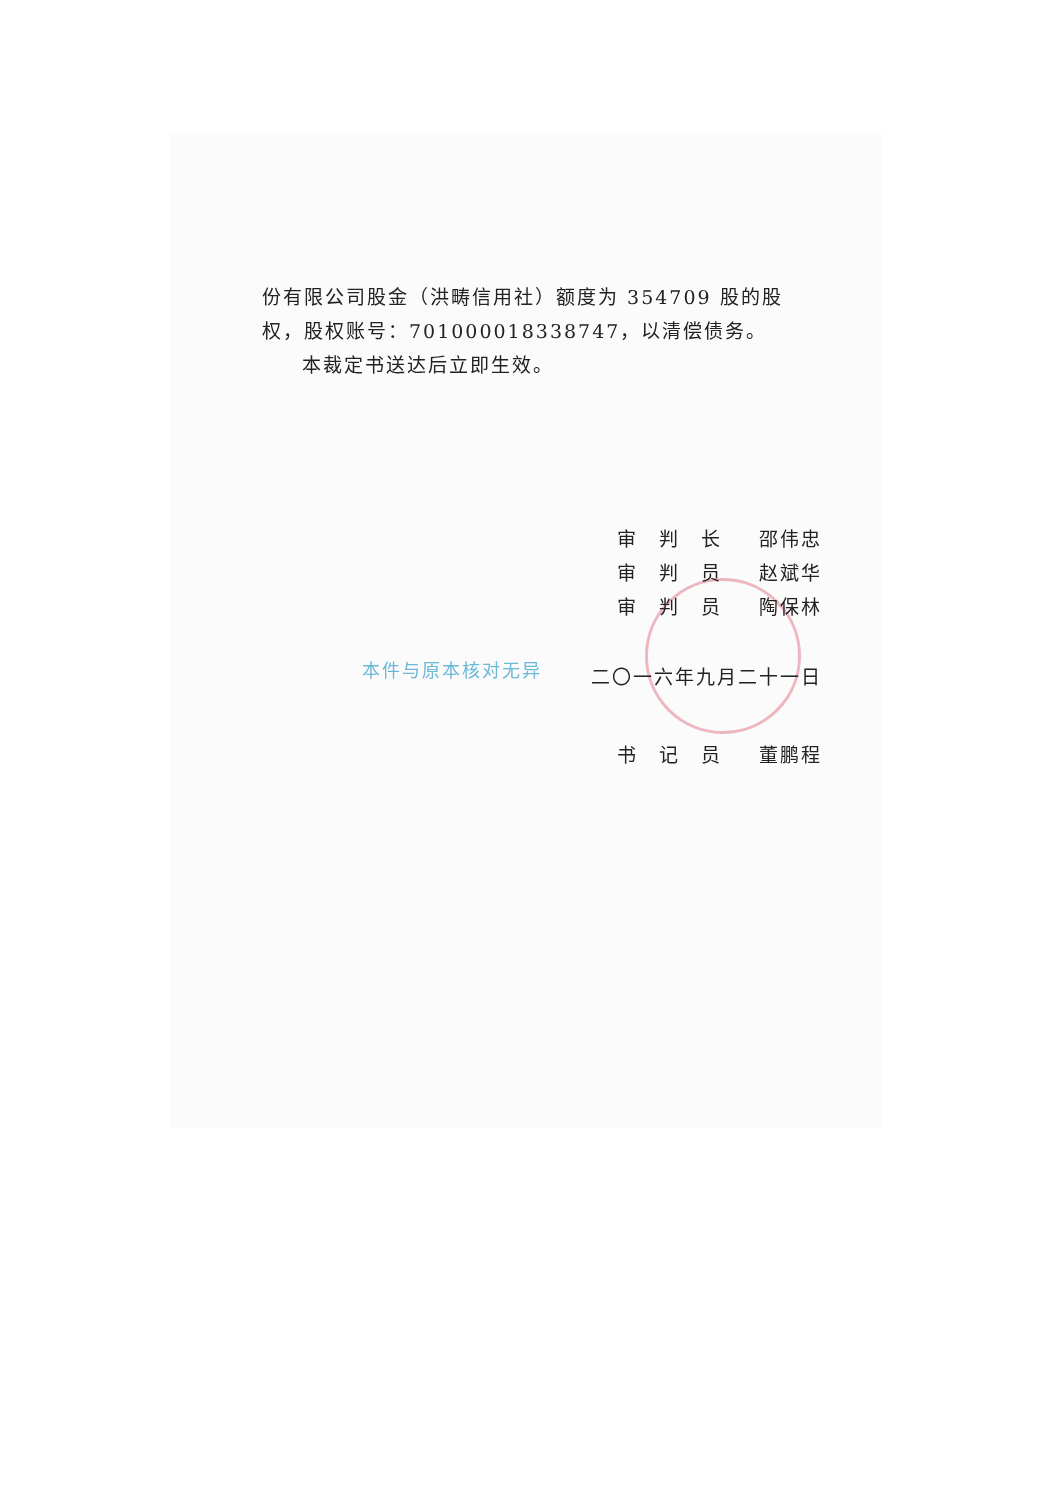份有限公司股金（洪畴信用社）额度为 354709 股的股权，股权账号：701000018338747，以清偿债务。
本裁定书送达后立即生效。
审　判　长 邵伟忠
审　判　员 赵斌华
审　判　员 陶保林
二〇一六年九月二十一日
本件与原本核对无异
书　记　员 董鹏程